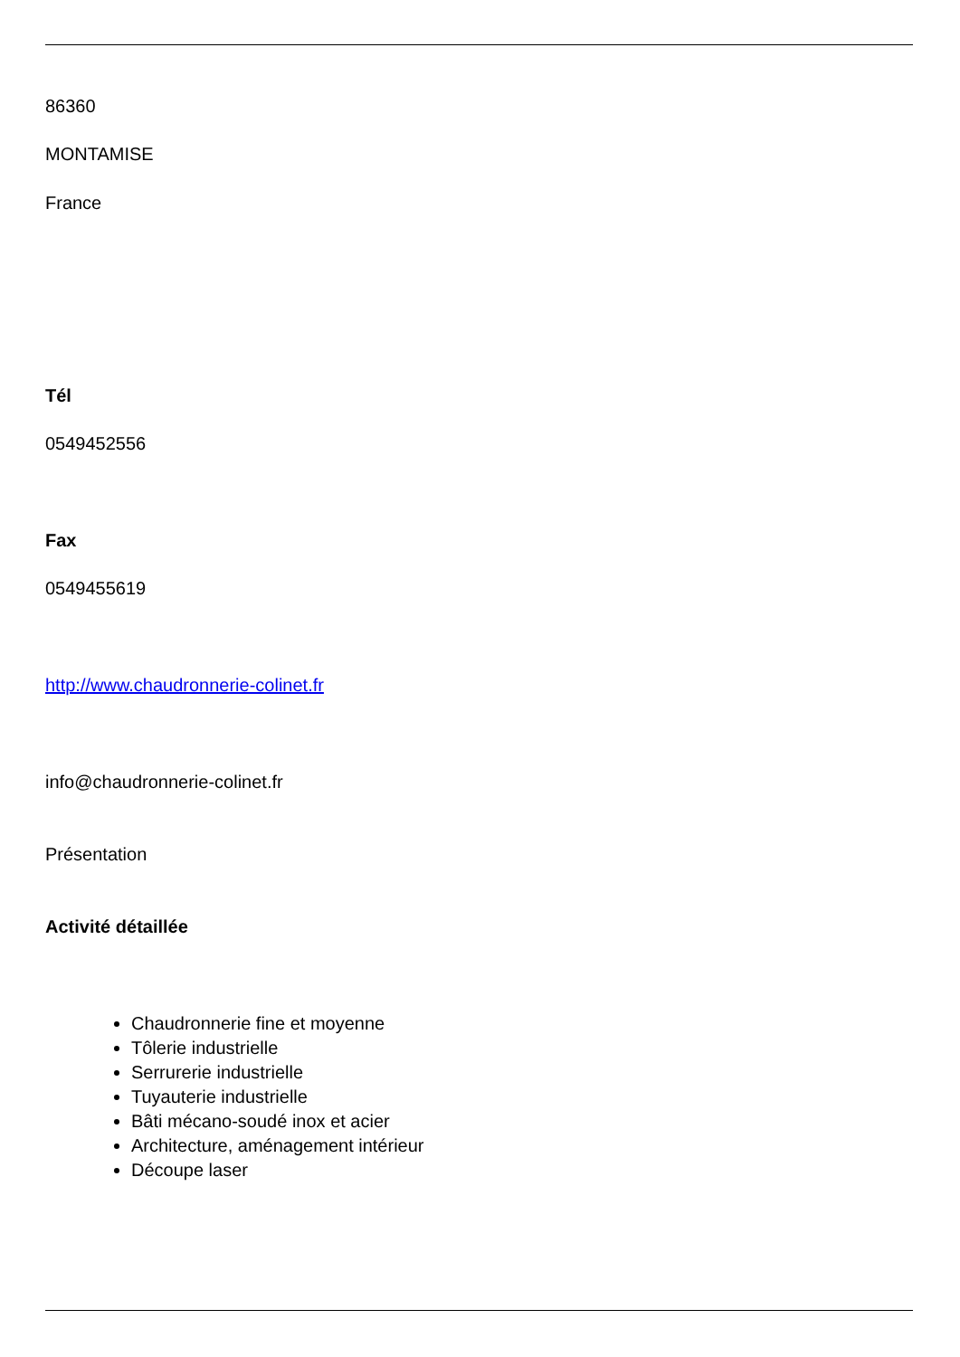86360
MONTAMISE
France
Tél
0549452556
Fax
0549455619
http://www.chaudronnerie-colinet.fr
info@chaudronnerie-colinet.fr
Présentation
Activité détaillée
Chaudronnerie fine et moyenne
Tôlerie industrielle
Serrurerie industrielle
Tuyauterie industrielle
Bâti mécano-soudé inox et acier
Architecture, aménagement intérieur
Découpe laser